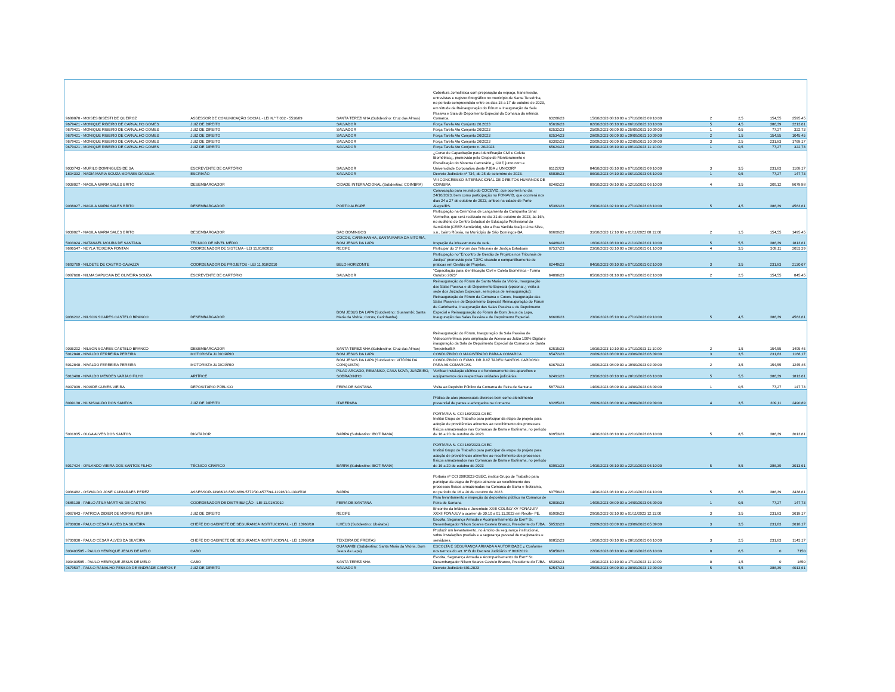| 9688870 - MOISES BISESTI DE QUEIROZ | ASSESSOR DE COMUNICAÇÃO SOCIAL - LEI N.º 7.032 - 5516/89 | SANTA TEREZINHA (Subdestino: Cruz das Almas) | Cobertura Jornalística com preparação do espaço, transmissão, entrevistas e registro fotográfico no município de Santa Terezinha, no período compreendido entre os dias 15 a 17 de outubro de 2023, em virtude da Reinauguração do Fórum e Inauguração da Sala Passiva e Sala de Depoimento Especial da Comarca da referida Comarca. | 63268/23 | 15/10/2023 08:10:00 a 17/10/2023 09:10:00 | 2 | 2,5 | 154,55 | 2595,45 |
| 9679421 - MONIQUE RIBEIRO DE CARVALHO GOMES | JUIZ DE DIREITO | SALVADOR | Força Tarefa Ato Conjunto 26.2023 | 65619/23 | 02/10/2023 06:10:00 a 06/10/2023 10:10:00 | 5 | 4,5 | 386,39 | 3213,61 |
| 9679421 - MONIQUE RIBEIRO DE CARVALHO GOMES | JUIZ DE DIREITO | SALVADOR | Força Tarefa Ato Conjunto 26/2023 | 62532/23 | 25/09/2023 06:09:00 a 25/09/2023 10:09:00 | 1 | 0,5 | 77,27 | 322,73 |
| 9679421 - MONIQUE RIBEIRO DE CARVALHO GOMES | JUIZ DE DIREITO | SALVADOR | Força Tarefa Ato Conjunto 26/2023 | 62534/23 | 28/09/2023 06:09:00 a 29/09/2023 10:09:00 | 2 | 1,5 | 154,55 | 1045,45 |
| 9679421 - MONIQUE RIBEIRO DE CARVALHO GOMES | JUIZ DE DIREITO | SALVADOR | Força Tarefa Ato Conjunto 26/2023 | 63392/23 | 20/09/2023 06:09:00 a 22/09/2023 10:09:00 | 3 | 2,5 | 231,83 | 1768,17 |
| 9679421 - MONIQUE RIBEIRO DE CARVALHO GOMES | JUIZ DE DIREITO | SALVADOR | Força Tarefa Ato Conjunto n. 26/2023 | 65624/23 | 09/10/2023 06:10:00 a 09/10/2023 11:10:00 | 1 | 0,5 | 77,27 | 322,73 |
| 9030743 - MURILO DOMINGUES DE SA | ESCREVENTE DE CARTÓRIO | SALVADOR | ¿Curso de Capacitação para Identificação Civil e Coleta Biométrica¿, promovido pelo Grupo de Monitoramento e Fiscalização do Sistema Carcerário ¿ GMF, junto com a Universidade Corporativa deste PJBA ¿ UNICORP | 61122/23 | 04/10/2023 05:10:00 a 07/10/2023 09:10:00 | 3 | 3,5 | 231,83 | 1168,17 |
| 1804332 - NADIA MARIA SOUZA MORAES DA SILVA | ESCRIVÃO | SALVADOR | Decreto Judiciário nº 734, de 25 de setembro de 2023. | 65838/23 | 06/10/2023 04:10:00 a 06/10/2023 05:10:00 | 1 | 0,5 | 77,27 | 147,73 |
| 9038027 - NAGILA MARIA SALES BRITO | DESEMBARGADOR | CIDADE INTERNACIONAL (Subdestino: COIMBRA) | VIII CONGRESSO INTERNACIONAL DE DIREITOS HUMANOS DE COIMBRA | 62482/23 | 09/10/2023 08:10:00 a 12/10/2023 06:10:00 | 4 | 3,5 | 309,12 | 8678,88 |
| 9038027 - NAGILA MARIA SALES BRITO | DESEMBARGADOR | PORTO ALEGRE | Convocação para reunião do COCEVID, que ocorrerá no dia 24/10/2023, bem como participação no FONAVID, que ocorrerá nos dias 24 a 27 de outubro de 2023, ambos na cidade de Porto Alegre/RS. | 65382/23 | 23/10/2023 02:10:00 a 27/10/2023 03:10:00 | 5 | 4,5 | 386,39 | 4563,61 |
| 9038027 - NAGILA MARIA SALES BRITO | DESEMBARGADOR | SAO DOMINGOS | Participação na Cerimônia de Lançamento da Campanha Sinal Vermelho, que será realizado no dia 31 de outubro de 2023, às 16h, no auditório do Centro Estadual de Educação Profissional do Semiárido (CEEP-Semiárido), sito a Rua Vanilda Araújo Lima Silva, s.n., bairro Rússia, no Município de São Domingos-BA. | 66600/23 | 31/10/2023 12:10:00 a 01/11/2023 08:11:00 | 2 | 1,5 | 154,55 | 1495,45 |
| 5003024 - NATANAEL MOURA DE SANTANA | TÉCNICO DE NÍVEL MÉDIO | COCOS, CARINHANHA, SANTA MARIA DA VITORIA, BOM JESUS DA LAPA | Inspeção da infraestrutura de rede. | 64469/23 | 16/10/2023 08:10:00 a 21/10/2023 01:10:00 | 5 | 5,5 | 386,39 | 1813,61 |
| 9696547 - NEYLA TEIXEIRA FONTAN | COORDENADOR DE SISTEMA - LEI 11.918/2010 | RECIFE | Participar do 1º Forum dos Tribunais de Justiça Estaduais | 67537/23 | 23/10/2023 03:10:00 a 26/10/2023 01:10:00 | 4 | 3,5 | 309,11 | 2053,39 |
| 9693769 - NILDETE DE CASTRO GAVAZZA | COORDENADOR DE PROJETOS - LEI 11.918/2010 | BELO HORIZONTE | Participação no "Encontro de Gestão de Projetos nos Tribunais de Justiça" promovido pelo TJMG visando o compartilhamento de praticas em Gestão de Projetos. | 62449/23 | 04/10/2023 09:10:00 a 07/10/2023 02:10:00 | 3 | 3,5 | 231,83 | 2130,67 |
| 8087660 - NILMA SAPUCAIA DE OLIVEIRA SOUZA | ESCREVENTE DE CARTÓRIO | SALVADOR | "Capacitação para Identificação Civil e Coleta Biométrica - Turma Outubro 2023" | 64098/23 | 05/10/2023 01:10:00 a 07/10/2023 02:10:00 | 2 | 2,5 | 154,55 | 845,45 |
| 9036202 - NILSON SOARES CASTELO BRANCO | DESEMBARGADOR | BOM JESUS DA LAPA (Subdestino: Guanambi; Santa Maria da Vitória; Cocos; Carinhanha) | Reinauguração do Fórum de Santa Maria da Vitória, Inauguração das Salas Passiva e de Depoimento Especial (opcional ¿ visita à sede dos Juizados Especiais, sem placa de reinauguração); Reinauguração do Fórum da Comarca e Cocos, Inauguração das Salas Passiva e de Depoimento Especial; Reinauguração do Fórum de Carinhanha, Inauguração das Salas Passiva e de Depoimento Especial e Reinauguração do Fórum de Bom Jesus da Lapa, Inauguração das Salas Passiva e de Depoimento Especial. | 66608/23 | 23/10/2023 05:10:00 a 27/10/2023 09:10:00 | 5 | 4,5 | 386,39 | 4563,61 |
| 9036202 - NILSON SOARES CASTELO BRANCO | DESEMBARGADOR | SANTA TEREZINHA (Subdestino: Cruz das Almas) | Reinauguração do Fórum, Inauguração da Sala Passiva de Videoconferência para ampliação do Acesso ao Juízo 100% Digital e inauguração da Sala de Depoimento Especial da Comarca de Santa Teresinha/BA | 62515/23 | 16/10/2023 10:10:00 a 17/10/2023 11:10:00 | 2 | 1,5 | 154,55 | 1495,45 |
| 5012848 - NIVALDO FERREIRA PEREIRA | MOTORISTA JUDICIÁRIO | BOM JESUS DA LAPA | CONDUZINDO O MAGISTRADO PARA A COMARCA | 65472/23 | 20/09/2023 08:09:00 a 23/09/2023 06:09:00 | 3 | 3,5 | 231,83 | 1168,17 |
| 5012848 - NIVALDO FERREIRA PEREIRA | MOTORISTA JUDICIÁRIO | BOM JESUS DA LAPA (Subdestino: VITÓRIA DA CONQUISTA) | CONDUZINDO O EXMO. DR.JUIZ TADEU SANTOS CARDOSO PARA AS COMARCAS. | 60670/23 | 16/09/2023 08:09:00 a 19/09/2023 02:09:00 | 2 | 3,5 | 154,55 | 1245,45 |
| 5013488 - NIVALDO MENDES VARJAO FILHO | ARTÍFICE | PILAO ARCADO, REMANSO, CASA NOVA, JUAZEIRO, SOBRADINHO | Verificar instalação elétrica e o funcionamento dos aparelhos e equipamentos das respectivas unidades judiciárias. | 62491/23 | 23/10/2023 08:10:00 a 28/10/2023 06:10:00 | 5 | 5,5 | 386,39 | 1813,61 |
| 8007039 - NOAIDE GUNES VIEIRA | DEPOSITÁRIO PÚBLICO | FEIRA DE SANTANA | Visita ao Depósito Público da Comarca de Feira de Santana | 58770/23 | 14/09/2023 08:09:00 a 14/09/2023 03:09:00 | 1 | 0,5 | 77,27 | 147,73 |
| 8099138 - NUNISVALDO DOS SANTOS | JUIZ DE DIREITO | ITABERABA | Prática de atos processuais diversos bem como atendimento presencial de partes e advogados na Comarca | 63285/23 | 26/09/2023 06:09:00 a 29/09/2023 09:09:00 | 4 | 3,5 | 309,11 | 2490,89 |
| 5001935 - OLGA ALVES DOS SANTOS | DIGITADOR | BARRA (Subdestino: IBOTIRAMA) | PORTARIA N. CCI 180/2023-GSEC Institui Grupo de Trabalho para participar da etapa do projeto para adoção de providências atinentes ao recolhimento dos processos físicos armazenados nas Comarcas de Barra e Ibotirama, no período de 16 a 20 de outubro de 2023 | 60953/23 | 14/10/2023 06:10:00 a 22/10/2023 06:10:00 | 5 | 8,5 | 386,39 | 3013,61 |
| 5017424 - ORLANDO VIEIRA DOS SANTOS FILHO | TÉCNICO GRÁFICO | BARRA (Subdestino: IBOTIRAMA) | PORTARIA N. CCI 180/2023-GSEC Institui Grupo de Trabalho para participar da etapa do projeto para adoção de providências atinentes ao recolhimento dos processos físicos armazenados nas Comarcas de Barra e Ibotirama, no período de 16 a 20 de outubro de 2023 | 60951/23 | 14/10/2023 06:10:00 a 22/10/2023 06:10:00 | 5 | 8,5 | 386,39 | 3013,61 |
| 9036482 - OSWALDO JOSE GUIMARAES PEREZ | ASSESSOR-13968/18-56516/89-5772/90-6577/94-11916/10-13935/18 | BARRA | Portaria nº CCI 208/2023-GSEC, institui Grupo de Trabalho para participar da etapa do Projeto atinente ao recolhimento dos processos físicos armazenados na Comarca de Barra e Ibotirama, no período de 16 a 20 de outubro de 2023. | 63758/23 | 14/10/2023 08:10:00 a 22/10/2023 04:10:00 | 5 | 8,5 | 386,39 | 3438,61 |
| 9685138 - PABLO ATILA MARTINS DE CASTRO | COORDENADOR DE DISTRIBUIÇÃO - LEI 11.918/2010 | FEIRA DE SANTANA | Para levantamento e inspeção do depositório público na Comarca de Feira de Santana | 62806/23 | 14/09/2023 08:09:00 a 14/09/2023 06:09:00 | 1 | 0,5 | 77,27 | 147,73 |
| 8067643 - PATRICIA DIDIER DE MORAIS PEREIRA | JUIZ DE DIREITO | RECIFE | Encontro da Infância e Juventude XXIII COLINJ/ XV FONAJUP/ XXXII FONAJUV a ocorrer de 30.10 a 01.11.2023 em Recife- PE. | 65908/23 | 29/10/2023 02:10:00 a 01/11/2023 12:11:00 | 3 | 3,5 | 231,83 | 3618,17 |
| 9700030 - PAULO CESAR ALVES DA SILVEIRA | CHEFE DO GABINETE DE SEGURANCA INSTITUCIONAL - LEI 13968/18 | ILHEUS (Subdestino: Ubaitaba) | Escolta, Segurança Armada e Acompanhamento do Exmº Sr. Desembargador Nilson Soares Castelo Branco, Presidente do TJBA. | 59532/23 | 20/09/2023 03:09:00 a 23/09/2023 05:09:00 | 3 | 3,5 | 231,83 | 3618,17 |
| 9700030 - PAULO CESAR ALVES DA SILVEIRA | CHEFE DO GABINETE DE SEGURANCA INSTITUCIONAL - LEI 13968/18 | TEIXEIRA DE FREITAS | Produzir um levantamento, no âmbito da segurança institucional, sobre instalações prediais e a segurança pessoal de magistrados e servidores. | 66852/23 | 18/10/2023 08:10:00 a 20/10/2023 06:10:00 | 3 | 2,5 | 231,83 | 1143,17 |
| 303403585 - PAULO HENRIQUE JESUS DE MELO | CABO | GUANAMBI (Subdestino: Santa Maria da Vitória, Bom Jesus da Lapa) | ESCOLTA E SEGURANÇA ARMADA A AUTORIDADE ¿ Conforme nos termos do art. 9º B do Decreto Judiciário nº 803/2019. | 65858/23 | 22/10/2023 08:10:00 a 28/10/2023 06:10:00 | 0 | 6,5 | 0 | 7150 |
| 303403585 - PAULO HENRIQUE JESUS DE MELO | CABO | SANTA TEREZINHA | Escolta, Segurança Armada e Acompanhamento do Exmº Sr. Desembargador Nilson Soares Castelo Branco, Presidente do TJBA. | 65383/23 | 16/10/2023 10:10:00 a 17/10/2023 11:10:00 | 0 | 1,5 | 0 | 1650 |
| 9679537 - PAULO RAMALHO PESSOA DE ANDRADE CAMPOS F | JUIZ DE DIREITO | SALVADOR | Decreto Judiciário 691.2023 | 62547/23 | 25/09/2023 08:09:00 a 30/09/2023 12:09:00 | 5 | 5,5 | 386,39 | 4013,61 |